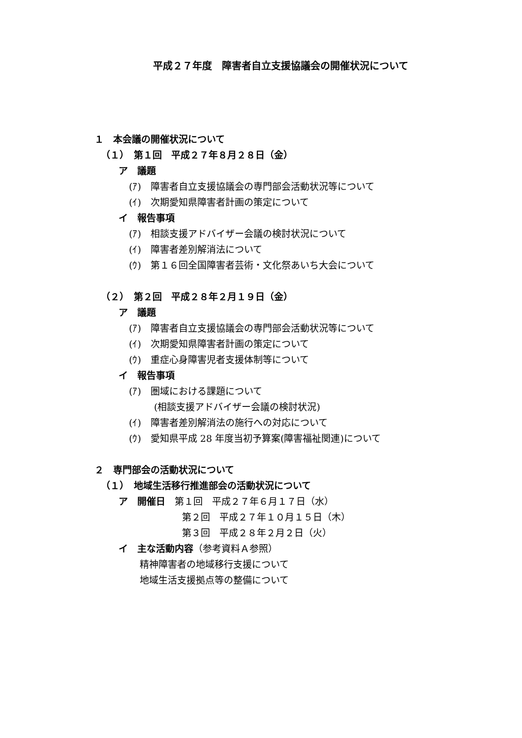平成２７年度　障害者自立支援協議会の開催状況について
１　本会議の開催状況について
（１）　第１回　平成２７年８月２８日（金）
ア　議題
(ｱ)　障害者自立支援協議会の専門部会活動状況等について
(ｲ)　次期愛知県障害者計画の策定について
イ　報告事項
(ｱ)　相談支援アドバイザー会議の検討状況について
(ｲ)　障害者差別解消法について
(ｳ)　第１６回全国障害者芸術・文化祭あいち大会について
（２）　第２回　平成２８年２月１９日（金）
ア　議題
(ｱ)　障害者自立支援協議会の専門部会活動状況等について
(ｲ)　次期愛知県障害者計画の策定について
(ｳ)　重症心身障害児者支援体制等について
イ　報告事項
(ｱ)　圏域における課題について
(相談支援アドバイザー会議の検討状況)
(ｲ)　障害者差別解消法の施行への対応について
(ｳ)　愛知県平成 28 年度当初予算案(障害福祉関連)について
２　専門部会の活動状況について
（１）　地域生活移行推進部会の活動状況について
ア　開催日　第１回　平成２７年６月１７日（水）
第２回　平成２７年１０月１５日（木）
第３回　平成２８年２月２日（火）
イ　主な活動内容（参考資料Ａ参照）
精神障害者の地域移行支援について
地域生活支援拠点等の整備について